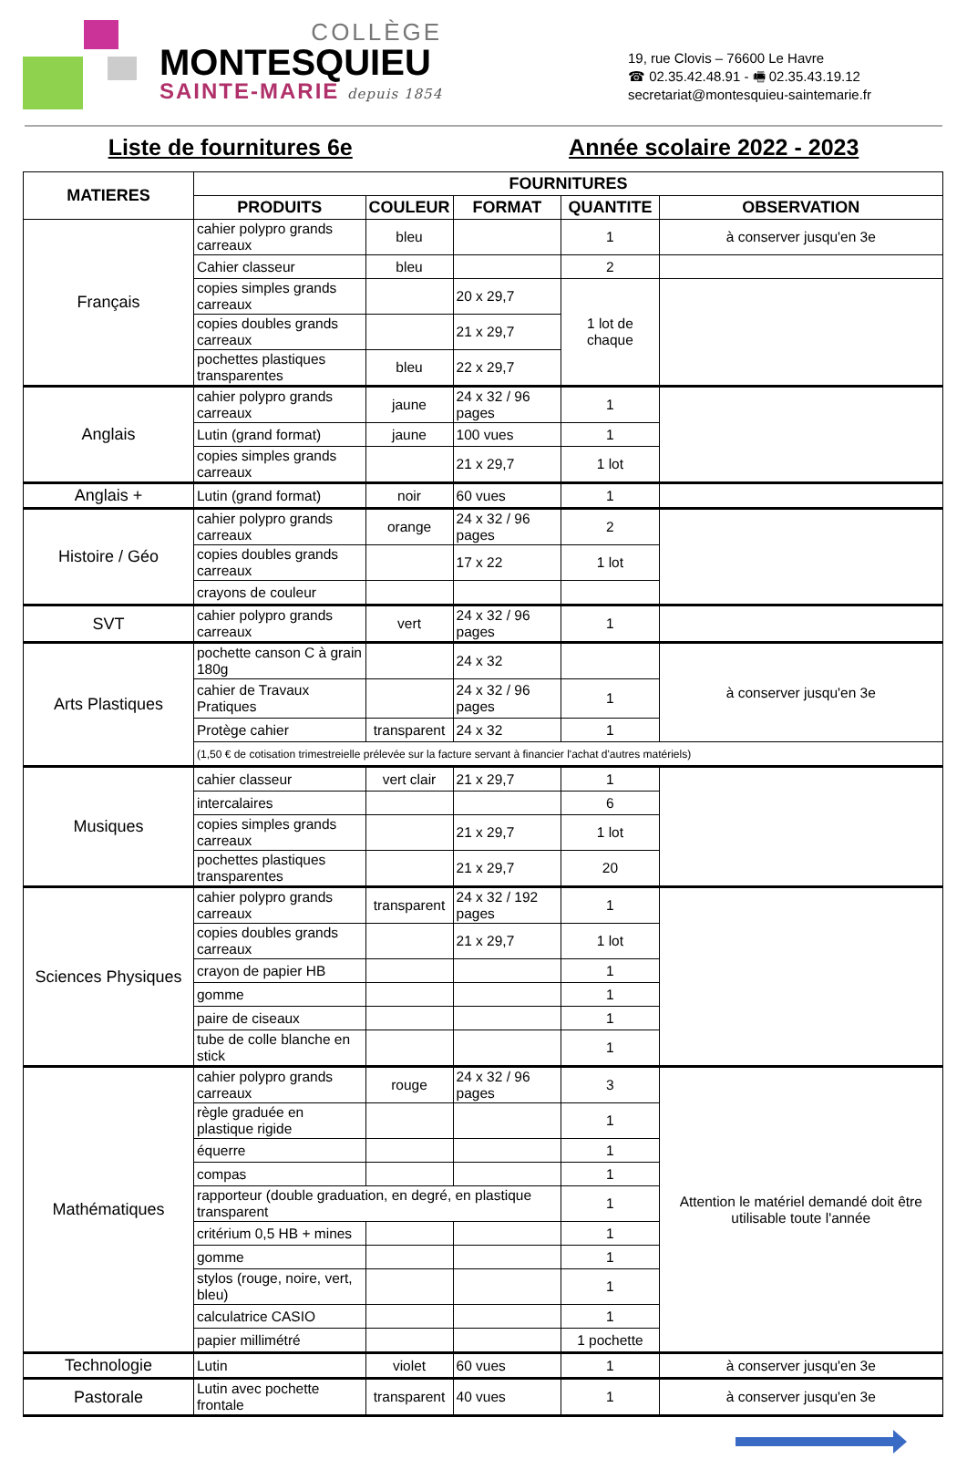COLLÈGE
MONTESQUIEU
SAINTE-MARIE depuis 1854
19, rue Clovis – 76600 Le Havre
☎ 02.35.42.48.91 - 🖷 02.35.43.19.12
secretariat@montesquieu-saintemarie.fr
Liste de fournitures 6e Année scolaire 2022 - 2023
| MATIERES | FOURNITURES | | | | |
| --- | --- | --- | --- | --- | --- |
| | PRODUITS | COULEUR | FORMAT | QUANTITE | OBSERVATION |
| Français | cahier polypro grands carreaux | bleu | | 1 | à conserver jusqu'en 3e |
| | Cahier classeur | bleu | | 2 | |
| | copies simples grands carreaux | | 20 x 29,7 | 1 lot de chaque | |
| | copies doubles grands carreaux | | 21 x 29,7 | | |
| | pochettes plastiques transparentes | bleu | 22 x 29,7 | | |
| Anglais | cahier polypro grands carreaux | jaune | 24 x 32 / 96 pages | 1 | |
| | Lutin (grand format) | jaune | 100 vues | 1 | |
| | copies simples grands carreaux | | 21 x 29,7 | 1 lot | |
| Anglais + | Lutin (grand format) | noir | 60 vues | 1 | |
| Histoire / Géo | cahier polypro grands carreaux | orange | 24 x 32 / 96 pages | 2 | |
| | copies doubles grands carreaux | | 17 x 22 | 1 lot | |
| | crayons de couleur | | | | |
| SVT | cahier polypro grands carreaux | vert | 24 x 32 / 96 pages | 1 | |
| Arts Plastiques | pochette canson C à grain 180g | | 24 x 32 | | à conserver jusqu'en 3e |
| | cahier de Travaux Pratiques | | 24 x 32 / 96 pages | 1 | |
| | Protège cahier | transparent | 24 x 32 | 1 | |
| | (1,50 € de cotisation trimestreielle prélevée sur la facture servant à financier l'achat d'autres matériels) | | | | |
| Musiques | cahier classeur | vert clair | 21 x 29,7 | 1 | |
| | intercalaires | | | 6 | |
| | copies simples grands carreaux | | 21 x 29,7 | 1 lot | |
| | pochettes plastiques transparentes | | 21 x 29,7 | 20 | |
| Sciences Physiques | cahier polypro grands carreaux | transparent | 24 x 32 / 192 pages | 1 | |
| | copies doubles grands carreaux | | 21 x 29,7 | 1 lot | |
| | crayon de papier HB | | | 1 | |
| | gomme | | | 1 | |
| | paire de ciseaux | | | 1 | |
| | tube de colle blanche en stick | | | 1 | |
| Mathématiques | cahier polypro grands carreaux | rouge | 24 x 32 / 96 pages | 3 | Attention le matériel demandé doit être utilisable toute l'année |
| | règle graduée en plastique rigide | | | 1 | |
| | équerre | | | 1 | |
| | compas | | | 1 | |
| | rapporteur (double graduation, en degré, en plastique transparent | | | 1 | |
| | critérium 0,5 HB + mines | | | 1 | |
| | gomme | | | 1 | |
| | stylos (rouge, noire, vert, bleu) | | | 1 | |
| | calculatrice CASIO | | | 1 | |
| | papier millimétré | | | 1 pochette | |
| Technologie | Lutin | violet | 60 vues | 1 | à conserver jusqu'en 3e |
| Pastorale | Lutin avec pochette frontale | transparent | 40 vues | 1 | à conserver jusqu'en 3e |